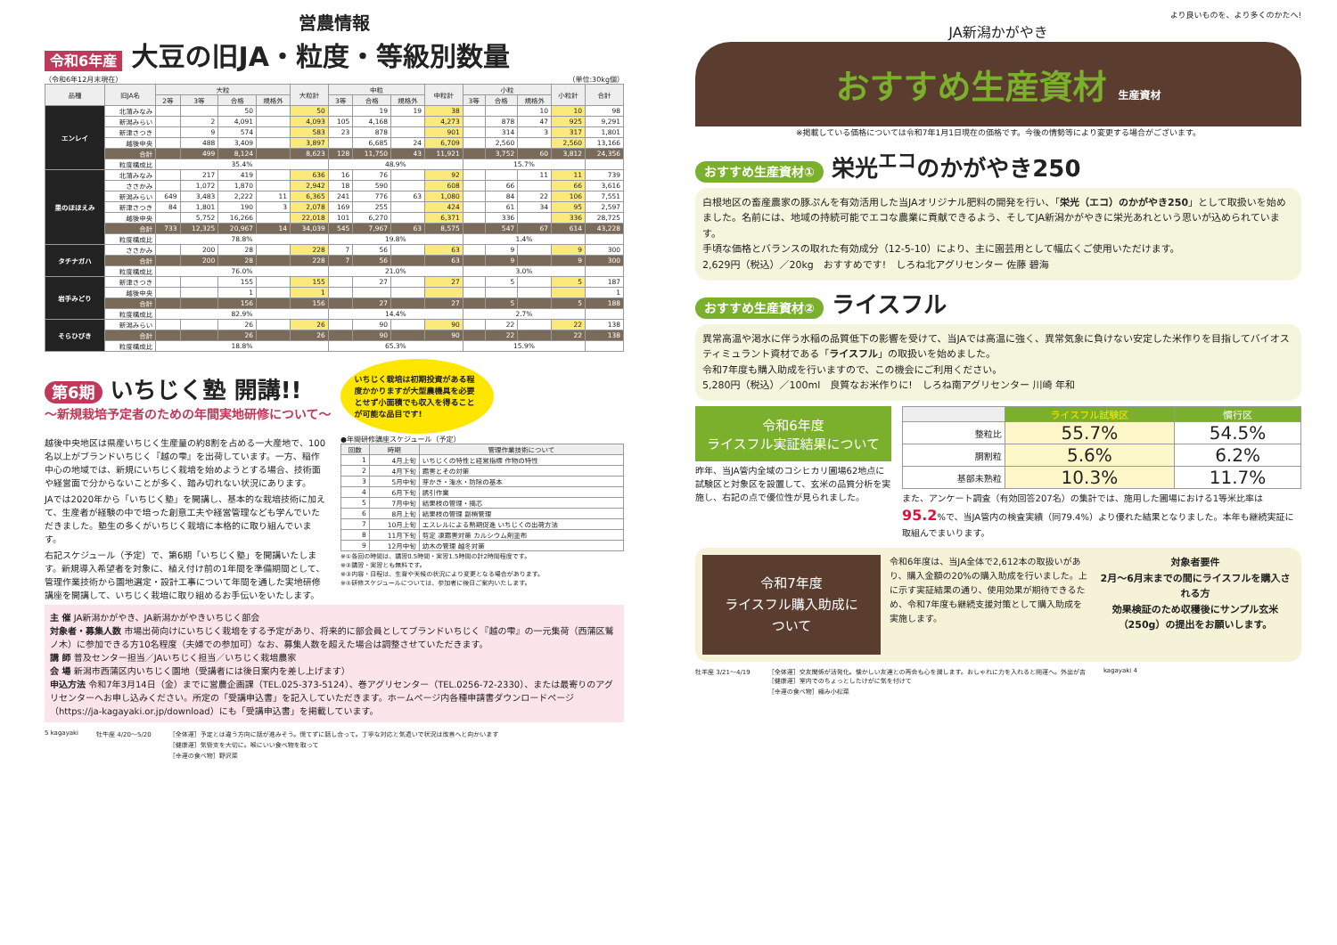営農情報
令和6年産 大豆の旧JA・粒度・等級別数量
（令和6年12月末現在） （単位:30kg個）
| 品種 | 旧JA名 | 大粒 | | | | 大粒計 | 中粒 | | | 中粒計 | 小粒 | | | 小粒計 | 合計 |
| --- | --- | --- | --- | --- | --- | --- | --- | --- | --- | --- | --- | --- | --- | --- | --- |
| | | 2等 | 3等 | 合格 | 規格外 | | 3等 | 合格 | 規格外 | | 3等 | 合格 | 規格外 | | |
| エンレイ | 北蒲みなみ | | | 50 | | 50 | | 19 | 19 | 38 | | | 10 | 10 | 98 |
| | 新潟みらい | | 2 | 4,091 | | 4,093 | 105 | 4,168 | | 4,273 | | 878 | 47 | 925 | 9,291 |
| | 新津さつき | | 9 | 574 | | 583 | 23 | 878 | | 901 | | 314 | 3 | 317 | 1,801 |
| | 越後中央 | | 488 | 3,409 | | 3,897 | | 6,685 | 24 | 6,709 | | 2,560 | | 2,560 | 13,166 |
| | 合計 | | 499 | 8,124 | | 8,623 | 128 | 11,750 | 43 | 11,921 | | 3,752 | 60 | 3,812 | 24,356 |
| | 粒度構成比 | 35.4% | | | | | 48.9% | | | | 15.7% | | | | |
| 里のほほえみ | 北蒲みなみ | | 217 | 419 | | 636 | 16 | 76 | | 92 | | | 11 | 11 | 739 |
| | ささかみ | | 1,072 | 1,870 | | 2,942 | 18 | 590 | | 608 | | 66 | | 66 | 3,616 |
| | 新潟みらい | 649 | 3,483 | 2,222 | 11 | 6,365 | 241 | 776 | 63 | 1,080 | | 84 | 22 | 106 | 7,551 |
| | 新津さつき | 84 | 1,801 | 190 | 3 | 2,078 | 169 | 255 | | 424 | | 61 | 34 | 95 | 2,597 |
| | 越後中央 | | 5,752 | 16,266 | | 22,018 | 101 | 6,270 | | 6,371 | | 336 | | 336 | 28,725 |
| | 合計 | 733 | 12,325 | 20,967 | 14 | 34,039 | 545 | 7,967 | 63 | 8,575 | | 547 | 67 | 614 | 43,228 |
| | 粒度構成比 | 78.8% | | | | | 19.8% | | | | 1.4% | | | | |
| タチナガハ | ささかみ | | 200 | 28 | | 228 | 7 | 56 | | 63 | | 9 | | 9 | 300 |
| | 合計 | | 200 | 28 | | 228 | 7 | 56 | | 63 | | 9 | | 9 | 300 |
| | 粒度構成比 | 76.0% | | | | | 21.0% | | | | 3.0% | | | | |
| 岩手みどり | 新津さつき | | | 155 | | 155 | | 27 | | 27 | | 5 | | 5 | 187 |
| | 越後中央 | | | 1 | | 1 | | | | | | | | | 1 |
| | 合計 | | | 156 | | 156 | | 27 | | 27 | | 5 | | 5 | 188 |
| | 粒度構成比 | 82.9% | | | | | 14.4% | | | | 2.7% | | | | |
| そらひびき | 新潟みらい | | | 26 | | 26 | | 90 | | 90 | | 22 | | 22 | 138 |
| | 合計 | | | 26 | | 26 | | 90 | | 90 | | 22 | | 22 | 138 |
| | 粒度構成比 | 18.8% | | | | | 65.3% | | | | 15.9% | | | | |
第6期 いちじく塾 開講!!
～新規栽培予定者のための年間実地研修について～
いちじく栽培は初期投資がある程度かかりますが大型農機具を必要とせず小面積でも収入を得ることが可能な品目です!
越後中央地区は県産いちじく生産量の約8割を占める一大産地で、100名以上がブランドいちじく『越の雫』を出荷しています。一方、稲作中心の地域では、新規にいちじく栽培を始めようとする場合、技術面や経営面で分からないことが多く、踏み切れない状況にあります。
JAでは2020年から「いちじく塾」を開講し、基本的な栽培技術に加えて、生産者が経験の中で培った創意工夫や経営管理なども学んでいただきました。塾生の多くがいちじく栽培に本格的に取り組んでいます。
右記スケジュール（予定）で、第6期「いちじく塾」を開講いたします。新規導入希望者を対象に、植え付け前の1年間を準備期間として、管理作業技術から園地選定・設計工事について年間を通した実地研修講座を開講して、いちじく栽培に取り組めるお手伝いをいたします。
●年間研修講座スケジュール（予定）
| 回数 | 時期 | 管理作業技術について |
| --- | --- | --- |
| 1 | 4月上旬 | いちじくの特性と経営指標 作物の特性 |
| 2 | 4月下旬 | 霜害とその対策 |
| 3 | 5月中旬 | 芽かき・潅水・防除の基本 |
| 4 | 6月下旬 | 誘引作業 |
| 5 | 7月中旬 | 結果枝の管理・摘芯 |
| 6 | 8月上旬 | 結果枝の管理 副梢管理 |
| 7 | 10月上旬 | エスレルによる熟期促進 いちじくの出荷方法 |
| 8 | 11月下旬 | 剪定 凍霜害対策 カルシウム剤塗布 |
| 9 | 12月中旬 | 幼木の管理 越冬対策 |
※①各回の時間は、講習0.5時間・実習1.5時間の計2時間程度です。
※②講習・実習とも無料です。
※③内容・日程は、生育や天候の状況により変更となる場合があります。
※④研修スケジュールについては、参加者に後日ご案内いたします。
主 催 JA新潟かがやき、JA新潟かがやきいちじく部会
対象者・募集人数 市場出荷向けにいちじく栽培をする予定があり、将来的に部会員としてブランドいちじく『越の雫』の一元集荷（西蒲区鷲ノ木）に参加できる方10名程度（夫婦での参加可）なお、募集人数を超えた場合は調整させていただきます。
講 師 普及センター担当／JAいちじく担当／いちじく栽培農家
会 場 新潟市西蒲区内いちじく園地（受講者には後日案内を差し上げます）
申込方法 令和7年3月14日（金）までに営農企画課（TEL.025-373-5124）、巻アグリセンター（TEL.0256-72-2330）、または最寄りのアグリセンターへお申し込みください。所定の「受講申込書」を記入していただきます。ホームページ内各種申請書ダウンロードページ（https://ja-kagayaki.or.jp/download）にも「受講申込書」を掲載しています。
5 kagayaki 牡牛座 4/20～5/20 ［全体運］予定とは違う方向に話が進みそう。慌てずに話し合って。丁寧な対応と気遣いで状況は改善へと向かいます
［健康運］気管支を大切に。喉にいい食べ物を取って
［幸運の食べ物］野沢菜
より良いものを、より多くのかたへ!
JA新潟かがやき
おすすめ生産資材 生産資材
※掲載している価格については令和7年1月1日現在の価格です。今後の情勢等により変更する場合がございます。
おすすめ生産資材① 栄光<sup>エコ</sup>のかがやき250
白根地区の畜産農家の豚ぷんを有効活用した当JAオリジナル肥料の開発を行い、「栄光（エコ）のかがやき250」として取扱いを始めました。名前には、地域の持続可能でエコな農業に貢献できるよう、そしてJA新潟かがやきに栄光あれという思いが込められています。
手頃な価格とバランスの取れた有効成分（12-5-10）により、主に園芸用として幅広くご使用いただけます。
2,629円（税込）／20kg　おすすめです!　しろね北アグリセンター 佐藤 碧海
おすすめ生産資材② ライスフル
異常高温や渇水に伴う水稲の品質低下の影響を受けて、当JAでは高温に強く、異常気象に負けない安定した米作りを目指してバイオスティミュラント資材である「ライスフル」の取扱いを始めました。
令和7年度も購入助成を行いますので、この機会にご利用ください。
5,280円（税込）／100ml　良質なお米作りに!　しろね南アグリセンター 川崎 年和
令和6年度
ライスフル実証結果について
昨年、当JA管内全域のコシヒカリ圃場62地点に試験区と対象区を設置して、玄米の品質分析を実施し、右記の点で優位性が見られました。
| | ライスフル試験区 | 慣行区 |
| --- | --- | --- |
| 整粒比 | 55.7% | 54.5% |
| 胴割粒 | 5.6% | 6.2% |
| 基部未熟粒 | 10.3% | 11.7% |
また、アンケート調査（有効回答207名）の集計では、施用した圃場における1等米比率は95.2%で、当JA管内の検査実績（同79.4%）より優れた結果となりました。本年も継続実証に取組んでまいります。
令和7年度
ライスフル購入助成について
令和6年度は、当JA全体で2,612本の取扱いがあり、購入金額の20%の購入助成を行いました。上に示す実証結果の通り、使用効果が期待できるため、令和7年度も継続支援対策として購入助成を実施します。
対象者要件
2月～6月末までの間にライスフルを購入される方
効果検証のため収穫後にサンプル玄米（250g）の提出をお願いします。
牡羊座 3/21～4/19 ［全体運］交友関係が活発化。懐かしい友達との再会も心を潤します。おしゃれに力を入れると開運へ。外出が吉
［健康運］室内でのちょっとしたけがに気を付けて
［幸運の食べ物］縮み小松菜 kagayaki 4